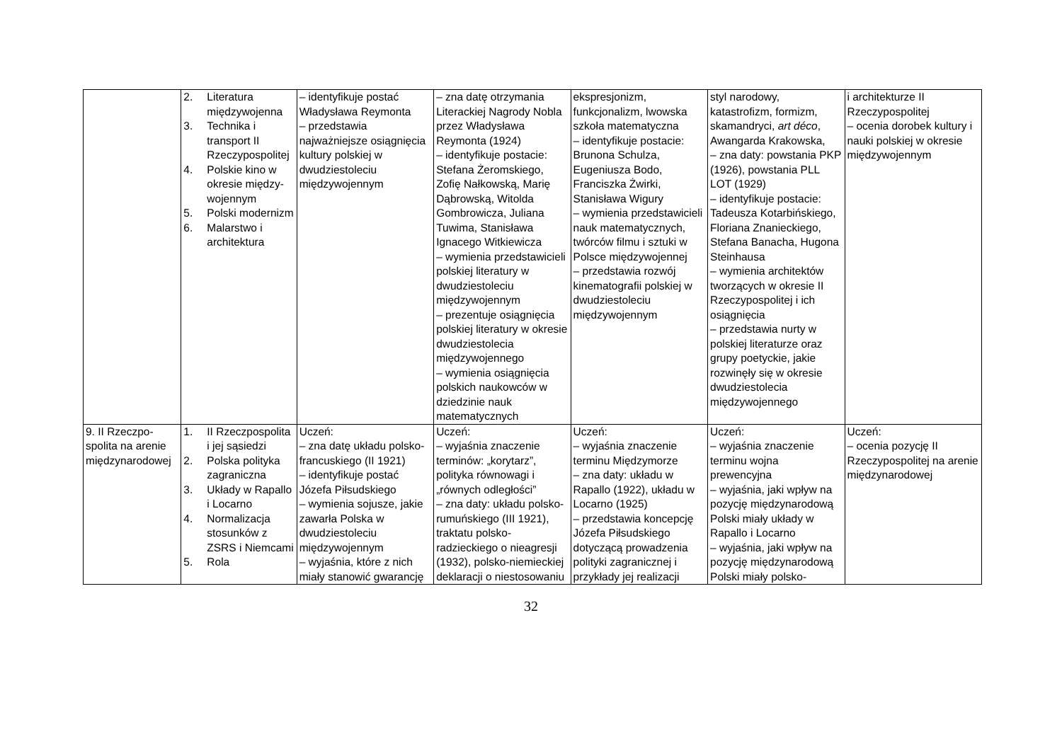| | 2. Literatura międzywojenna 3. Technika i transport II Rzeczypospolitej 4. Polskie kino w okresie między­wo­jennym 5. Polski modernizm 6. Malarstwo i architektura | – identyfikuje postać Władysława Reymonta – przedstawia najważniejsze osiągnięcia kultury polskiej w dwudziestoleciu międzywojennym | – zna datę otrzymania Literackiej Nagrody Nobla przez Władysława Reymonta (1924) – identyfikuje postacie: Stefana Żeromskiego, Zofię Nałkowską, Marię Dąbrowską, Witolda Gombrowicza, Juliana Tuwima, Stanisława Ignacego Witkiewicza – wymienia przedstawicieli polskiej literatury w dwudziestoleciu międzywojennym – prezentuje osiągnięcia polskiej literatury w okresie dwudziestolecia międzywojennego – wymienia osiągnięcia polskich naukowców w dziedzinie nauk matematycznych | ekspresjonizm, funkcjonalizm, lwowska szkoła matematyczna – identyfikuje postacie: Brunona Schulza, Eugeniusza Bodo, Franciszka Żwirki, Stanisława Wigury – wymienia przedstawicieli nauk matematycznych, twórców filmu i sztuki w Polsce międzywojennej – przedstawia rozwój kinematografii polskiej w dwudziestoleciu międzywojennym | styl narodowy, katastrofizm, formizm, skamandryci, art déco , Awangarda Krakowska, – zna daty: powstania PKP (1926), powstania PLL LOT (1929) – identyfikuje postacie: Tadeusza Kotarbińskiego, Floriana Znanieckiego, Stefana Banacha, Hugona Steinhausa – wymienia architektów tworzących w okresie II Rzeczypospolitej i ich osiągnięcia – przedstawia nurty w polskiej literaturze oraz grupy poetyckie, jakie rozwinęły się w okresie dwudziestolecia międzywojennego | i architekturze II Rzeczypospolitej – ocenia dorobek kultury i nauki polskiej w okresie międzywojennym |
| 9. II Rzeczpo­spolita na arenie międzyna­rodowej | 1. II Rzeczpo­spolita i jej sąsiedzi 2. Polska polityka zagraniczna 3. Układy w Rapallo i Locarno 4. Normalizacja stosunków z ZSRS i Niemcami 5. Rola | Uczeń: – zna datę układu polsko-francuskiego (II 1921) – identyfikuje postać Józefa Piłsudskiego – wymienia sojusze, jakie zawarła Polska w dwudziestoleciu międzywojennym – wyjaśnia, które z nich miały stanowić gwarancję | Uczeń: – wyjaśnia znaczenie terminów: „korytarz”, polityka równowagi i „równych odległości” – zna daty: układu polsko-rumuńskiego (III 1921), traktatu polsko-radzieckiego o nieagresji (1932), polsko-niemieckiej deklaracji o niestosowaniu | Uczeń: – wyjaśnia znaczenie terminu Międzymorze – zna daty: układu w Rapallo (1922), układu w Locarno (1925) – przedstawia koncepcję Józefa Piłsudskiego dotyczącą prowadzenia polityki zagranicznej i przykłady jej realizacji | Uczeń: – wyjaśnia znaczenie terminu wojna prewencyjna – wyjaśnia, jaki wpływ na pozycję międzynarodową Polski miały układy w Rapallo i Locarno – wyjaśnia, jaki wpływ na pozycję międzynarodową Polski miały polsko- | Uczeń: – ocenia pozycję II Rzeczypospolitej na arenie międzynarodowej |
32